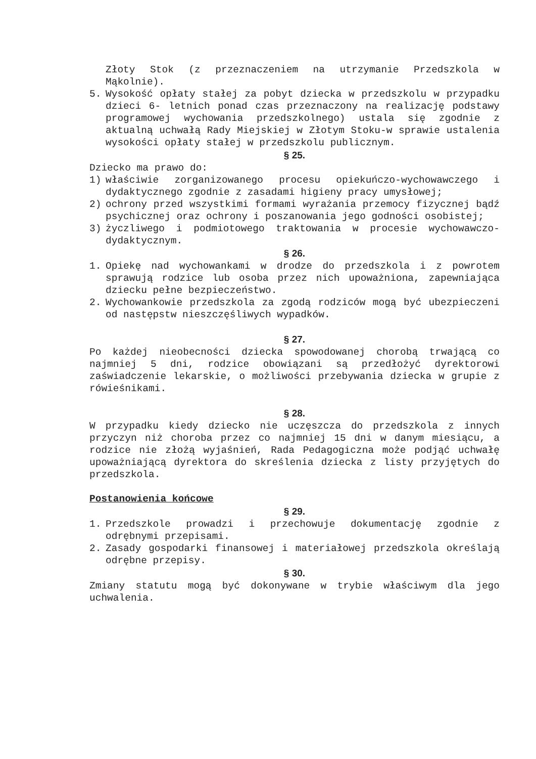Złoty Stok (z przeznaczeniem na utrzymanie Przedszkola w Mąkolnie).
5. Wysokość opłaty stałej za pobyt dziecka w przedszkolu w przypadku dzieci 6- letnich ponad czas przeznaczony na realizację podstawy programowej wychowania przedszkolnego) ustala się zgodnie z aktualną uchwałą Rady Miejskiej w Złotym Stoku-w sprawie ustalenia wysokości opłaty stałej w przedszkolu publicznym.
§ 25.
Dziecko ma prawo do:
1) właściwie zorganizowanego procesu opiekuńczo-wychowawczego i dydaktycznego zgodnie z zasadami higieny pracy umysłowej;
2) ochrony przed wszystkimi formami wyrażania przemocy fizycznej bądź psychicznej oraz ochrony i poszanowania jego godności osobistej;
3) życzliwego i podmiotowego traktowania w procesie wychowawczo-dydaktycznym.
§ 26.
1. Opiekę nad wychowankami w drodze do przedszkola i z powrotem sprawują rodzice lub osoba przez nich upoważniona, zapewniająca dziecku pełne bezpieczeństwo.
2. Wychowankowie przedszkola za zgodą rodziców mogą być ubezpieczeni od następstw nieszczęśliwych wypadków.
§ 27.
Po każdej nieobecności dziecka spowodowanej chorobą trwającą co najmniej 5 dni, rodzice obowiązani są przedłożyć dyrektorowi zaświadczenie lekarskie, o możliwości przebywania dziecka w grupie z rówieśnikami.
§ 28.
W przypadku kiedy dziecko nie uczęszcza do przedszkola z innych przyczyn niż choroba przez co najmniej 15 dni w danym miesiącu, a rodzice nie złożą wyjaśnień, Rada Pedagogiczna może podjąć uchwałę upoważniającą dyrektora do skreślenia dziecka z listy przyjętych do przedszkola.
Postanowienia końcowe
§ 29.
1. Przedszkole prowadzi i przechowuje dokumentację zgodnie z odrębnymi przepisami.
2. Zasady gospodarki finansowej i materiałowej przedszkola określają odrębne przepisy.
§ 30.
Zmiany statutu mogą być dokonywane w trybie właściwym dla jego uchwalenia.